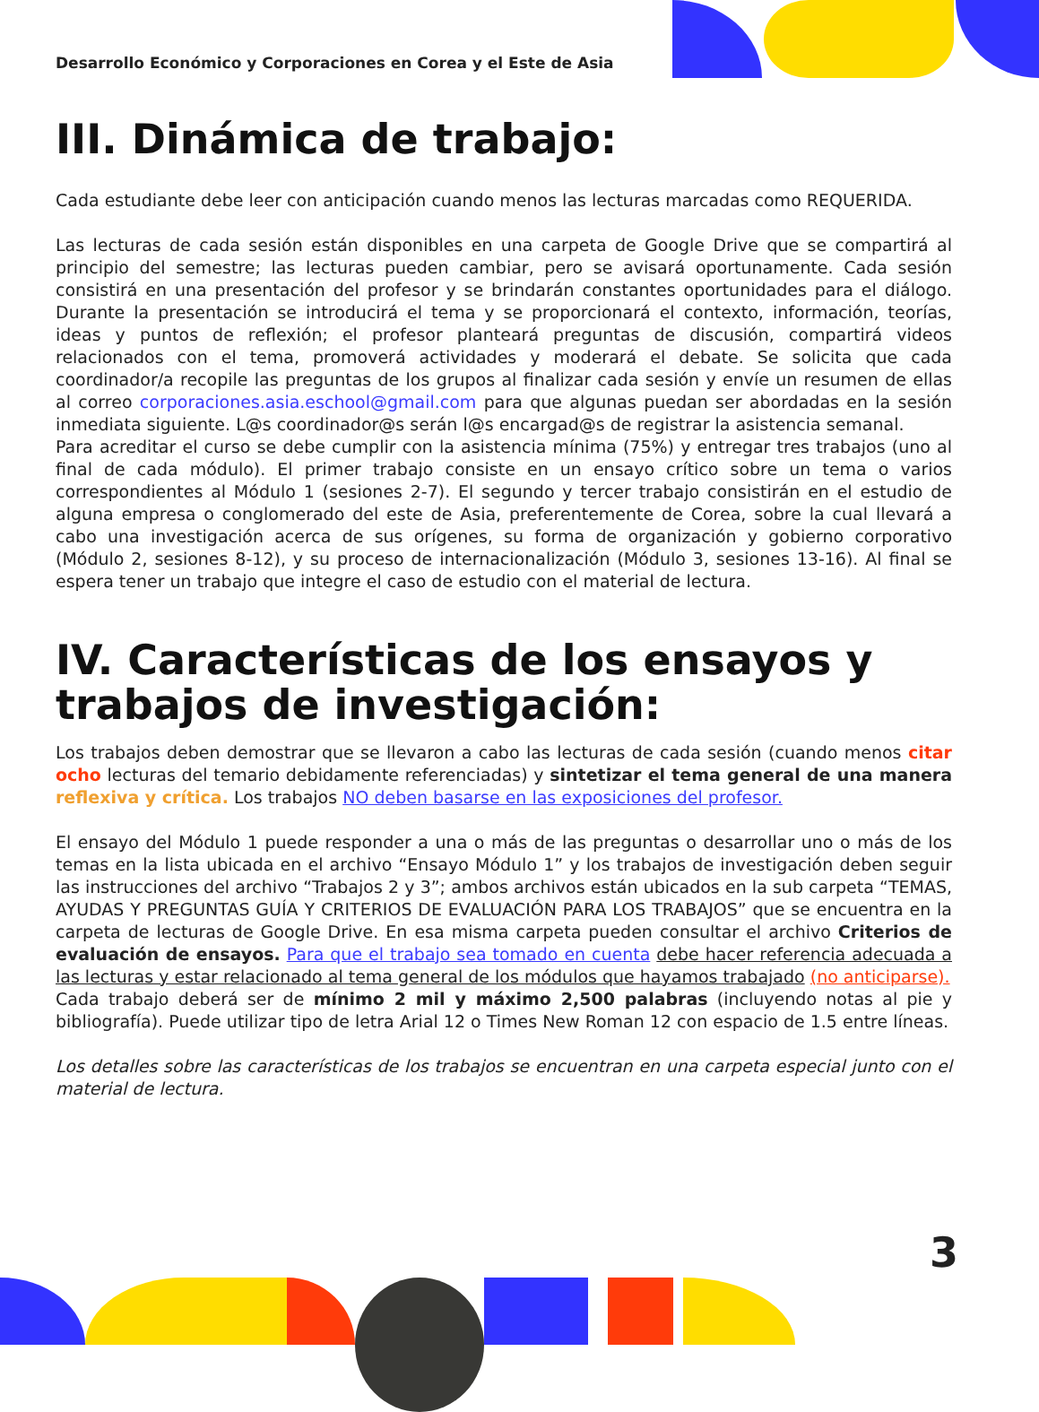Desarrollo Económico y Corporaciones en Corea y el Este de Asia
III. Dinámica de trabajo:
Cada estudiante debe leer con anticipación cuando menos las lecturas marcadas como REQUERIDA.
Las lecturas de cada sesión están disponibles en una carpeta de Google Drive que se compartirá al principio del semestre; las lecturas pueden cambiar, pero se avisará oportunamente. Cada sesión consistirá en una presentación del profesor y se brindarán constantes oportunidades para el diálogo. Durante la presentación se introducirá el tema y se proporcionará el contexto, información, teorías, ideas y puntos de reflexión; el profesor planteará preguntas de discusión, compartirá videos relacionados con el tema, promoverá actividades y moderará el debate. Se solicita que cada coordinador/a recopile las preguntas de los grupos al finalizar cada sesión y envíe un resumen de ellas al correo corporaciones.asia.eschool@gmail.com para que algunas puedan ser abordadas en la sesión inmediata siguiente. L@s coordinador@s serán l@s encargad@s de registrar la asistencia semanal.
Para acreditar el curso se debe cumplir con la asistencia mínima (75%) y entregar tres trabajos (uno al final de cada módulo). El primer trabajo consiste en un ensayo crítico sobre un tema o varios correspondientes al Módulo 1 (sesiones 2-7). El segundo y tercer trabajo consistirán en el estudio de alguna empresa o conglomerado del este de Asia, preferentemente de Corea, sobre la cual llevará a cabo una investigación acerca de sus orígenes, su forma de organización y gobierno corporativo (Módulo 2, sesiones 8-12), y su proceso de internacionalización (Módulo 3, sesiones 13-16). Al final se espera tener un trabajo que integre el caso de estudio con el material de lectura.
IV. Características de los ensayos y trabajos de investigación:
Los trabajos deben demostrar que se llevaron a cabo las lecturas de cada sesión (cuando menos citar ocho lecturas del temario debidamente referenciadas) y sintetizar el tema general de una manera reflexiva y crítica. Los trabajos NO deben basarse en las exposiciones del profesor.
El ensayo del Módulo 1 puede responder a una o más de las preguntas o desarrollar uno o más de los temas en la lista ubicada en el archivo “Ensayo Módulo 1” y los trabajos de investigación deben seguir las instrucciones del archivo “Trabajos 2 y 3”; ambos archivos están ubicados en la sub carpeta “TEMAS, AYUDAS Y PREGUNTAS GUÍA Y CRITERIOS DE EVALUACIÓN PARA LOS TRABAJOS” que se encuentra en la carpeta de lecturas de Google Drive. En esa misma carpeta pueden consultar el archivo Criterios de evaluación de ensayos. Para que el trabajo sea tomado en cuenta debe hacer referencia adecuada a las lecturas y estar relacionado al tema general de los módulos que hayamos trabajado (no anticiparse).
Cada trabajo deberá ser de mínimo 2 mil y máximo 2,500 palabras (incluyendo notas al pie y bibliografía). Puede utilizar tipo de letra Arial 12 o Times New Roman 12 con espacio de 1.5 entre líneas.
Los detalles sobre las características de los trabajos se encuentran en una carpeta especial junto con el material de lectura.
3